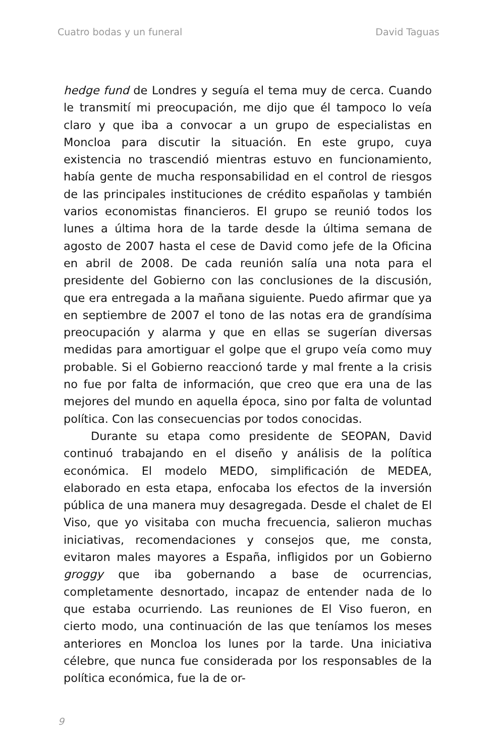Cuatro bodas y un funeral David Taguas
hedge fund de Londres y seguía el tema muy de cerca. Cuando le transmití mi preocupación, me dijo que él tampoco lo veía claro y que iba a convocar a un grupo de especialistas en Moncloa para discutir la situación. En este grupo, cuya existencia no trascendió mientras estuvo en funcionamiento, había gente de mucha responsabilidad en el control de riesgos de las principales instituciones de crédito españolas y también varios economistas financieros. El grupo se reunió todos los lunes a última hora de la tarde desde la última semana de agosto de 2007 hasta el cese de David como jefe de la Oficina en abril de 2008. De cada reunión salía una nota para el presidente del Gobierno con las conclusiones de la discusión, que era entregada a la mañana siguiente. Puedo afirmar que ya en septiembre de 2007 el tono de las notas era de grandísima preocupación y alarma y que en ellas se sugerían diversas medidas para amortiguar el golpe que el grupo veía como muy probable. Si el Gobierno reaccionó tarde y mal frente a la crisis no fue por falta de información, que creo que era una de las mejores del mundo en aquella época, sino por falta de voluntad política. Con las consecuencias por todos conocidas.
Durante su etapa como presidente de SEOPAN, David continuó trabajando en el diseño y análisis de la política económica. El modelo MEDO, simplificación de MEDEA, elaborado en esta etapa, enfocaba los efectos de la inversión pública de una manera muy desagregada. Desde el chalet de El Viso, que yo visitaba con mucha frecuencia, salieron muchas iniciativas, recomendaciones y consejos que, me consta, evitaron males mayores a España, infligidos por un Gobierno groggy que iba gobernando a base de ocurrencias, completamente desnortado, incapaz de entender nada de lo que estaba ocurriendo. Las reuniones de El Viso fueron, en cierto modo, una continuación de las que teníamos los meses anteriores en Moncloa los lunes por la tarde. Una iniciativa célebre, que nunca fue considerada por los responsables de la política económica, fue la de or-
9